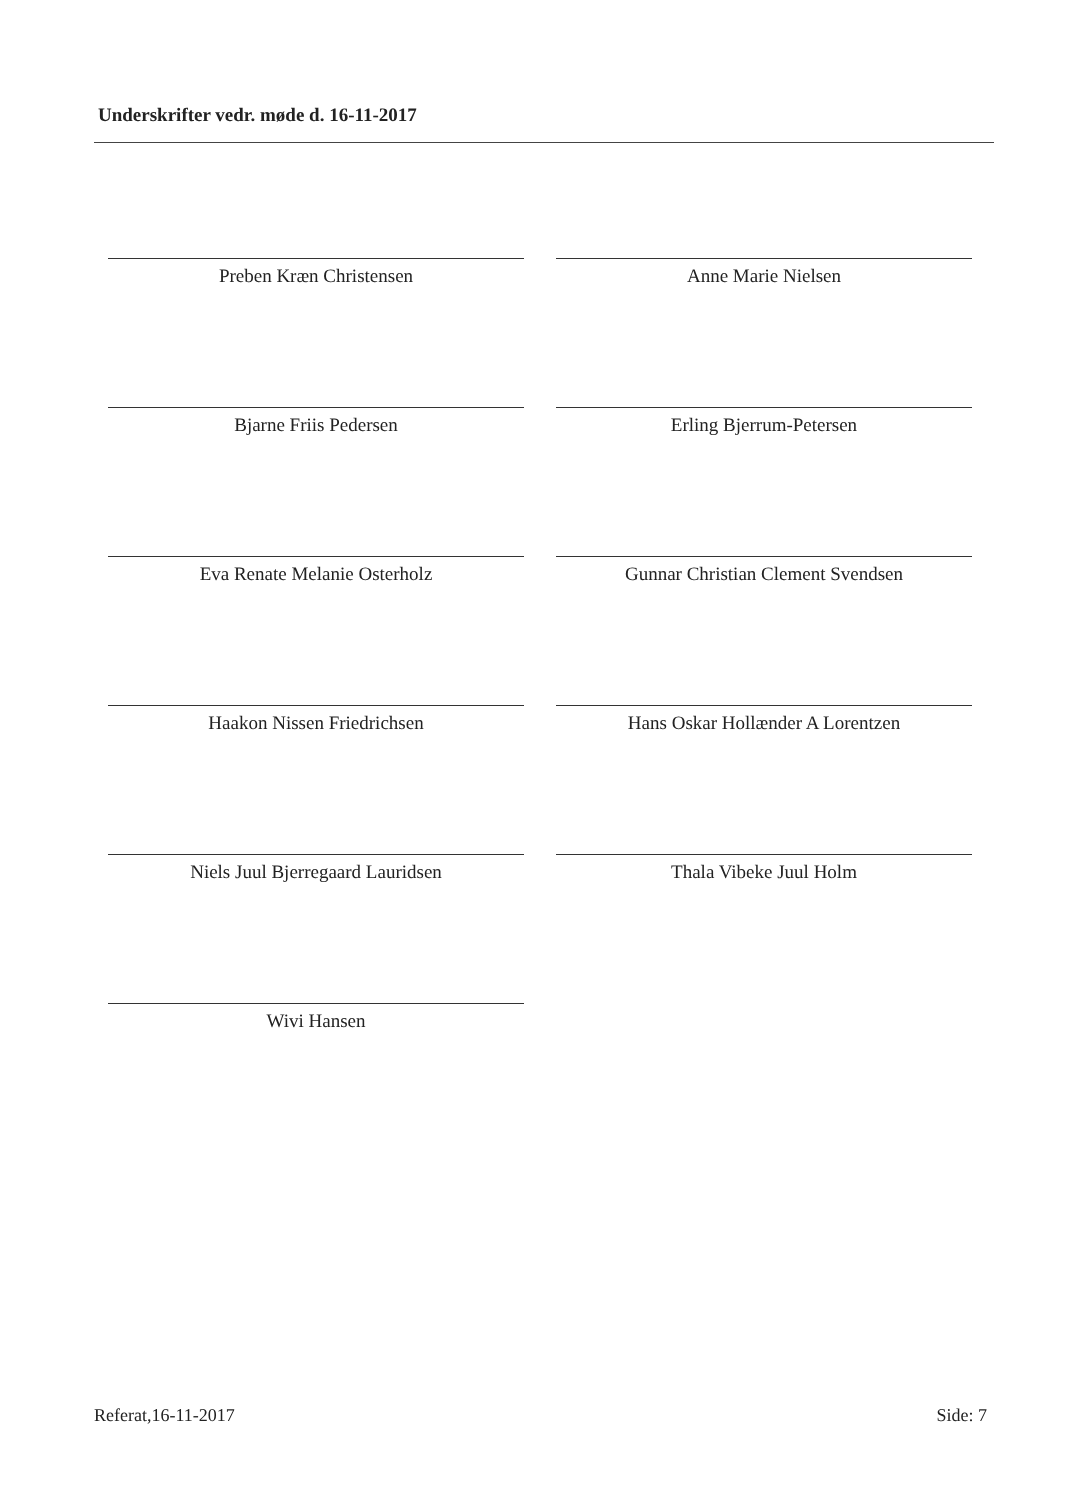Underskrifter vedr. møde d. 16-11-2017
Preben Kræn Christensen
Anne Marie Nielsen
Bjarne Friis Pedersen
Erling Bjerrum-Petersen
Eva Renate Melanie Osterholz
Gunnar Christian Clement Svendsen
Haakon Nissen Friedrichsen
Hans Oskar Hollænder A Lorentzen
Niels Juul Bjerregaard Lauridsen
Thala Vibeke Juul Holm
Wivi Hansen
Referat,16-11-2017 Side: 7